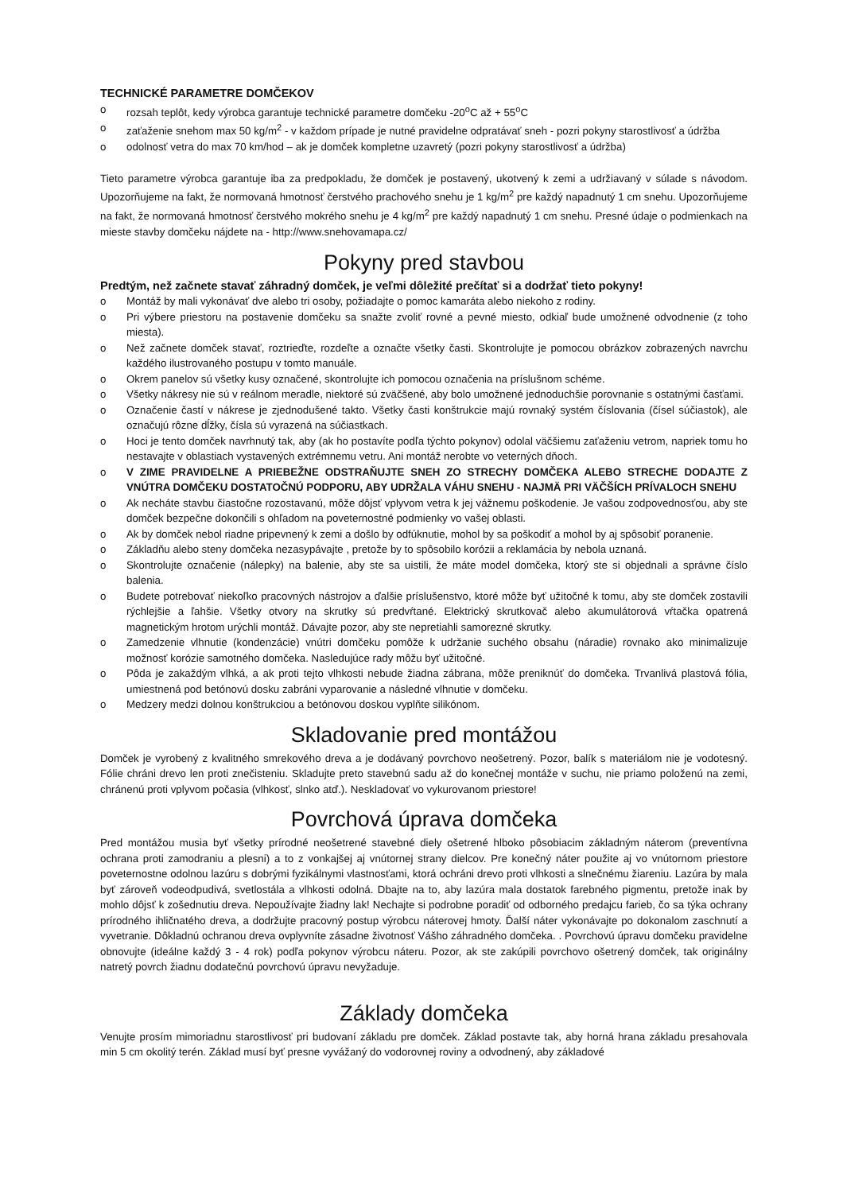TECHNICKÉ PARAMETRE DOMČEKOV
o rozsah teplôt, kedy výrobca garantuje technické parametre domčeku -20<sup>o</sup>C až + 55<sup>o</sup>C
o zaťaženie snehom max 50 kg/m<sup>2</sup> - v každom prípade je nutné pravidelne odpratávať sneh - pozri pokyny starostlivosť a údržba
o odolnosť vetra do max 70 km/hod – ak je domček kompletne uzavretý (pozri pokyny starostlivosť a údržba)
Tieto parametre výrobca garantuje iba za predpokladu, že domček je postavený, ukotvený k zemi a udržiavaný v súlade s návodom. Upozorňujeme na fakt, že normovaná hmotnosť čerstvého prachového snehu je 1 kg/m<sup>2</sup> pre každý napadnutý 1 cm snehu. Upozorňujeme na fakt, že normovaná hmotnosť čerstvého mokrého snehu je 4 kg/m<sup>2</sup> pre každý napadnutý 1 cm snehu. Presné údaje o podmienkach na mieste stavby domčeku nájdete na - http://www.snehovamapa.cz/
Pokyny pred stavbou
Predtým, než začnete stavať záhradný domček, je veľmi dôležité prečítať si a dodržať tieto pokyny!
o Montáž by mali vykonávať dve alebo tri osoby, požiadajte o pomoc kamaráta alebo niekoho z rodiny.
o Pri výbere priestoru na postavenie domčeku sa snažte zvoliť rovné a pevné miesto, odkiaľ bude umožnené odvodnenie (z toho miesta).
o Než začnete domček stavať, roztrieďte, rozdeľte a označte všetky časti. Skontrolujte je pomocou obrázkov zobrazených navrchu každého ilustrovaného postupu v tomto manuále.
o Okrem panelov sú všetky kusy označené, skontrolujte ich pomocou označenia na príslušnom schéme.
o Všetky nákresy nie sú v reálnom meradle, niektoré sú zväčšené, aby bolo umožnené jednoduchšie porovnanie s ostatnými časťami.
o Označenie častí v nákrese je zjednodušené takto. Všetky časti konštrukcie majú rovnaký systém číslovania (čísel súčiastok), ale označujú rôzne dĺžky, čísla sú vyrazená na súčiastkach.
o Hoci je tento domček navrhnutý tak, aby (ak ho postavíte podľa týchto pokynov) odolal väčšiemu zaťaženiu vetrom, napriek tomu ho nestavajte v oblastiach vystavených extrémnemu vetru. Ani montáž nerobte vo veterných dňoch.
o V ZIME PRAVIDELNE A PRIEBEŽNE ODSTRAŇUJTE SNEH ZO STRECHY DOMČEKA ALEBO STRECHE DODAJTE Z VNÚTRA DOMČEKU DOSTATOČNÚ PODPORU, ABY UDRŽALA VÁHU SNEHU - NAJMÄ PRI VÄČŠÍCH PRÍVALOCH SNEHU
o Ak necháte stavbu čiastočne rozostavanú, môže dôjsť vplyvom vetra k jej vážnemu poškodenie. Je vašou zodpovednosťou, aby ste domček bezpečne dokončili s ohľadom na poveternostné podmienky vo vašej oblasti.
o Ak by domček nebol riadne pripevnený k zemi a došlo by odfúknutie, mohol by sa poškodiť a mohol by aj spôsobiť poranenie.
o Základňu alebo steny domčeka nezasypávajte , pretože by to spôsobilo korózii a reklamácia by nebola uznaná.
o Skontrolujte označenie (nálepky) na balenie, aby ste sa uistili, že máte model domčeka, ktorý ste si objednali a správne číslo balenia.
o Budete potrebovať niekoľko pracovných nástrojov a ďalšie príslušenstvo, ktoré môže byť užitočné k tomu, aby ste domček zostavili rýchlejšie a ľahšie. Všetky otvory na skrutky sú predvŕtané. Elektrický skrutkovač alebo akumulátorová vŕtačka opatrená magnetickým hrotom urýchli montáž. Dávajte pozor, aby ste nepretiahli samorezné skrutky.
o Zamedzenie vlhnutie (kondenzácie) vnútri domčeku pomôže k udržanie suchého obsahu (náradie) rovnako ako minimalizuje možnosť korózie samotného domčeka. Nasledujúce rady môžu byť užitočné.
o Pôda je zakaždým vlhká, a ak proti tejto vlhkosti nebude žiadna zábrana, môže preniknúť do domčeka. Trvanlivá plastová fólia, umiestnená pod betónovú dosku zabráni vyparovanie a následné vlhnutie v domčeku.
o Medzery medzi dolnou konštrukciou a betónovou doskou vyplňte silikónom.
Skladovanie pred montážou
Domček je vyrobený z kvalitného smrekového dreva a je dodávaný povrchovo neošetrený. Pozor, balík s materiálom nie je vodotesný. Fólie chráni drevo len proti znečisteniu. Skladujte preto stavebnú sadu až do konečnej montáže v suchu, nie priamo položenú na zemi, chránenú proti vplyvom počasia (vlhkosť, slnko atď.). Neskladovať vo vykurovanom priestore!
Povrchová úprava domčeka
Pred montážou musia byť všetky prírodné neošetrené stavebné diely ošetrené hlboko pôsobiacim základným náterom (preventívna ochrana proti zamodraniu a plesni) a to z vonkajšej aj vnútornej strany dielcov. Pre konečný náter použite aj vo vnútornom priestore poveternostne odolnou lazúru s dobrými fyzikálnymi vlastnosťami, ktorá ochráni drevo proti vlhkosti a slnečnému žiareniu. Lazúra by mala byť zároveň vodeodpudivá, svetlostála a vlhkosti odolná. Dbajte na to, aby lazúra mala dostatok farebného pigmentu, pretože inak by mohlo dôjsť k zošednutiu dreva. Nepoužívajte žiadny lak! Nechajte si podrobne poradiť od odborného predajcu farieb, čo sa týka ochrany prírodného ihličnatého dreva, a dodržujte pracovný postup výrobcu náterovej hmoty. Ďalší náter vykonávajte po dokonalom zaschnutí a vyvetranie. Dôkladnú ochranou dreva ovplyvníte zásadne životnosť Vášho záhradného domčeka. . Povrchovú úpravu domčeku pravidelne obnovujte (ideálne každý 3 - 4 rok) podľa pokynov výrobcu náteru. Pozor, ak ste zakúpili povrchovo ošetrený domček, tak originálny natretý povrch žiadnu dodatečnú povrchovú úpravu nevyžaduje.
Základy domčeka
Venujte prosím mimoriadnu starostlivosť pri budovaní základu pre domček. Základ postavte tak, aby horná hrana základu presahovala min 5 cm okolitý terén. Základ musí byť presne vyvážaný do vodorovnej roviny a odvodnený, aby základové